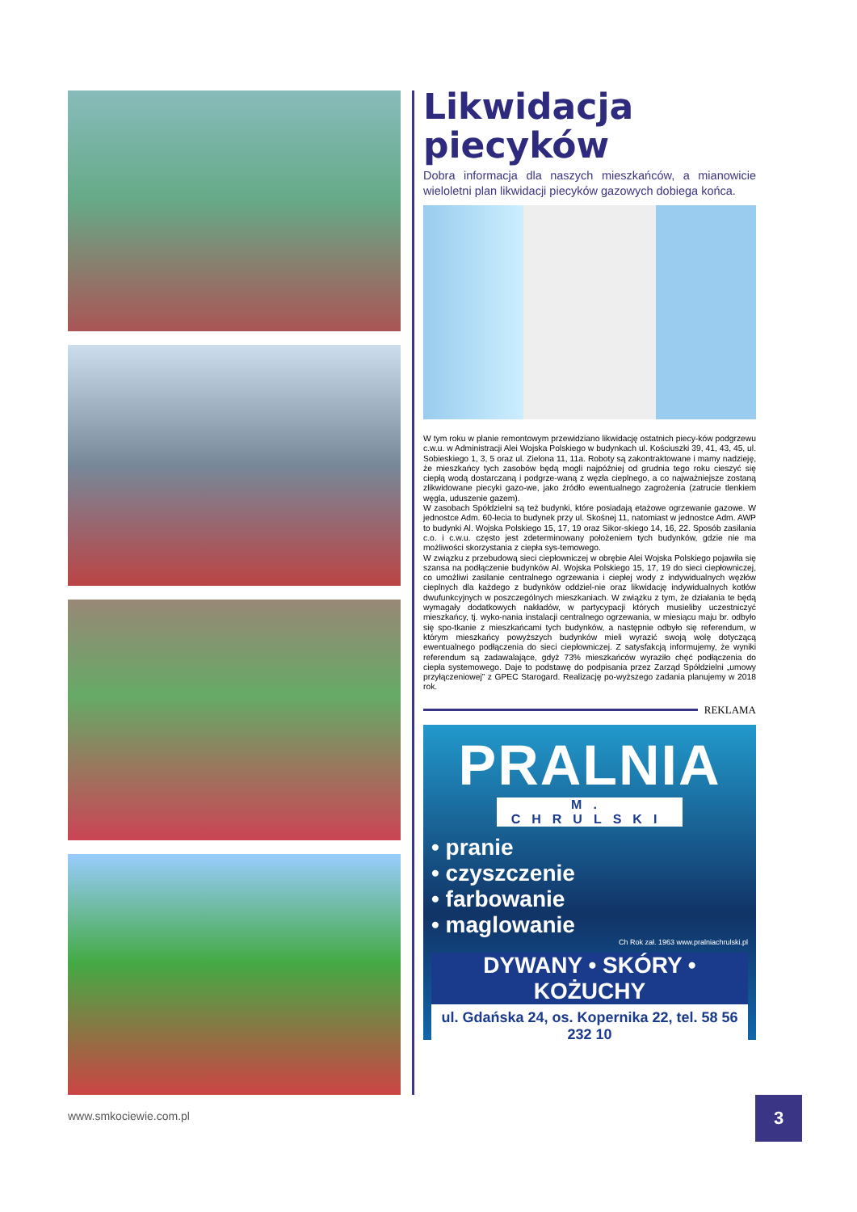Likwidacja piecyków
Dobra informacja dla naszych mieszkańców, a mianowicie wieloletni plan likwidacji piecyków gazowych dobiega końca.
W tym roku w planie remontowym przewidziano likwidację ostatnich piecy-ków podgrzewu c.w.u. w Administracji Alei Wojska Polskiego w budynkach ul. Kościuszki 39, 41, 43, 45, ul. Sobieskiego 1, 3, 5 oraz ul. Zielona 11, 11a. Roboty są zakontraktowane i mamy nadzieję, że mieszkańcy tych zasobów będą mogli najpóźniej od grudnia tego roku cieszyć się ciepłą wodą dostarczaną i podgrze-waną z węzła cieplnego, a co najważniejsze zostaną zlikwidowane piecyki gazo-we, jako źródło ewentualnego zagrożenia (zatrucie tlenkiem węgla, uduszenie gazem).
W zasobach Spółdzielni są też budynki, które posiadają etażowe ogrzewanie gazowe. W jednostce Adm. 60-lecia to budynek przy ul. Skośnej 11, natomiast w jednostce Adm. AWP to budynki Al. Wojska Polskiego 15, 17, 19 oraz Sikor-skiego 14, 16, 22. Sposób zasilania c.o. i c.w.u. często jest zdeterminowany położeniem tych budynków, gdzie nie ma możliwości skorzystania z ciepła sys-temowego.
W związku z przebudową sieci ciepłowniczej w obrębie Alei Wojska Polskiego pojawiła się szansa na podłączenie budynków Al. Wojska Polskiego 15, 17, 19 do sieci ciepłowniczej, co umożliwi zasilanie centralnego ogrzewania i ciepłej wody z indywidualnych węzłów cieplnych dla każdego z budynków oddziel-nie oraz likwidację indywidualnych kotłów dwufunkcyjnych w poszczególnych mieszkaniach. W związku z tym, że działania te będą wymagały dodatkowych nakładów, w partycypacji których musieliby uczestniczyć mieszkańcy, tj. wyko-nania instalacji centralnego ogrzewania, w miesiącu maju br. odbyło się spo-tkanie z mieszkańcami tych budynków, a następnie odbyło się referendum, w którym mieszkańcy powyższych budynków mieli wyrazić swoją wolę dotyczącą ewentualnego podłączenia do sieci ciepłowniczej. Z satysfakcją informujemy, że wyniki referendum są zadawalające, gdyż 73% mieszkańców wyraziło chęć podłączenia do ciepła systemowego. Daje to podstawę do podpisania przez Zarząd Spółdzielni „umowy przyłączeniowej” z GPEC Starogard. Realizację po-wyższego zadania planujemy w 2018 rok.
REKLAMA
PRALNIA
M. CHRULSKI
• pranie
• czyszczenie
• farbowanie
• maglowanie
Ch Rok zał. 1963 www.pralniachrulski.pl
DYWANY • SKÓRY • KOŻUCHY
ul. Gdańska 24, os. Kopernika 22, tel. 58 56 232 10
www.smkociewie.com.pl 3